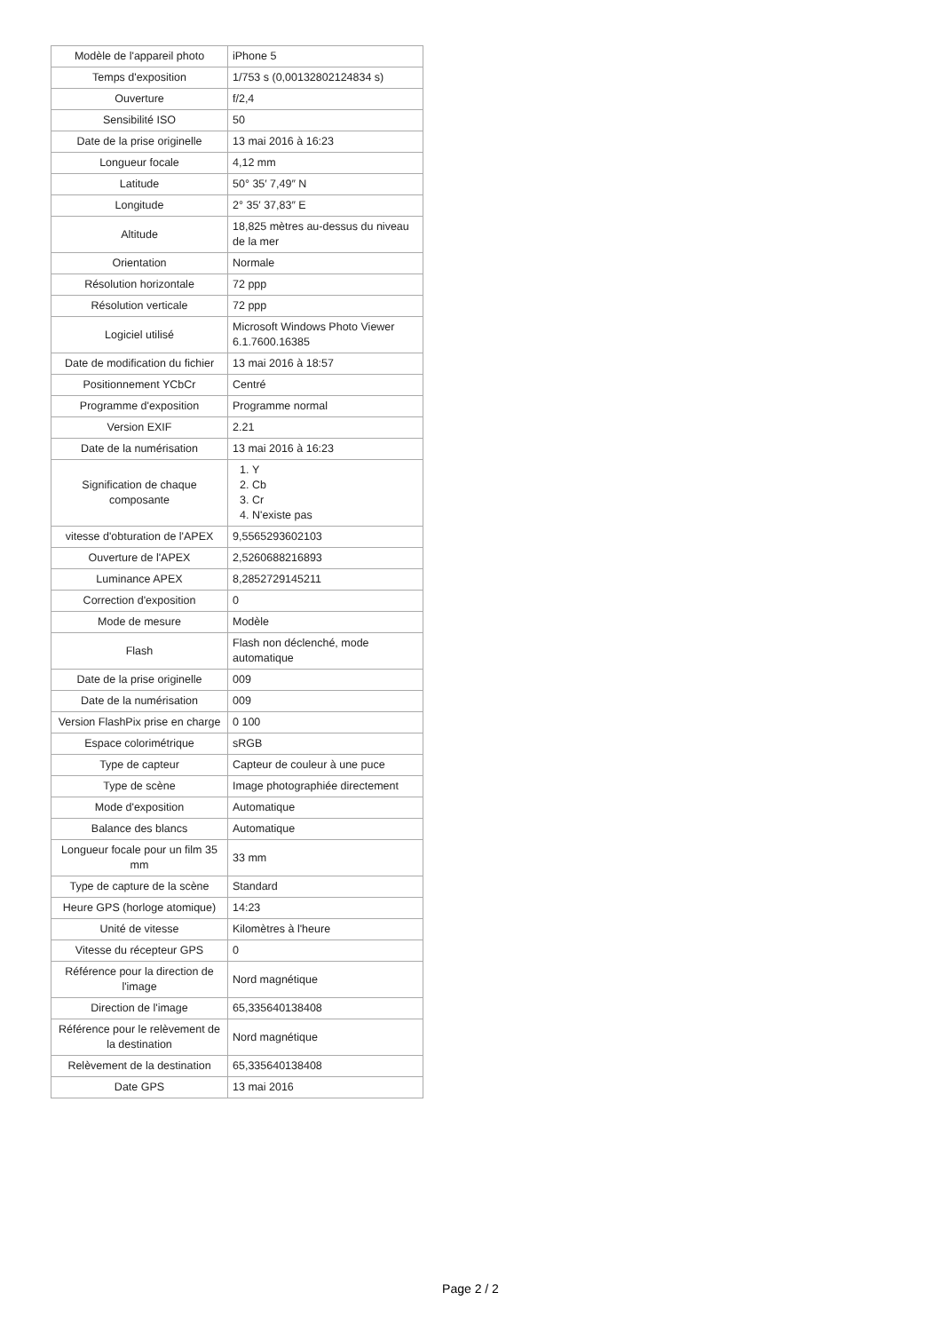| Modèle de l'appareil photo | iPhone 5 |
| Temps d'exposition | 1/753 s (0,00132802124834 s) |
| Ouverture | f/2,4 |
| Sensibilité ISO | 50 |
| Date de la prise originelle | 13 mai 2016 à 16:23 |
| Longueur focale | 4,12 mm |
| Latitude | 50° 35′ 7,49″ N |
| Longitude | 2° 35′ 37,83″ E |
| Altitude | 18,825 mètres au-dessus du niveau de la mer |
| Orientation | Normale |
| Résolution horizontale | 72 ppp |
| Résolution verticale | 72 ppp |
| Logiciel utilisé | Microsoft Windows Photo Viewer 6.1.7600.16385 |
| Date de modification du fichier | 13 mai 2016 à 18:57 |
| Positionnement YCbCr | Centré |
| Programme d'exposition | Programme normal |
| Version EXIF | 2.21 |
| Date de la numérisation | 13 mai 2016 à 16:23 |
| Signification de chaque composante | 1. Y 2. Cb 3. Cr 4. N'existe pas |
| vitesse d'obturation de l'APEX | 9,5565293602103 |
| Ouverture de l'APEX | 2,5260688216893 |
| Luminance APEX | 8,2852729145211 |
| Correction d'exposition | 0 |
| Mode de mesure | Modèle |
| Flash | Flash non déclenché, mode automatique |
| Date de la prise originelle | 009 |
| Date de la numérisation | 009 |
| Version FlashPix prise en charge | 0 100 |
| Espace colorimétrique | sRGB |
| Type de capteur | Capteur de couleur à une puce |
| Type de scène | Image photographiée directement |
| Mode d'exposition | Automatique |
| Balance des blancs | Automatique |
| Longueur focale pour un film 35 mm | 33 mm |
| Type de capture de la scène | Standard |
| Heure GPS (horloge atomique) | 14:23 |
| Unité de vitesse | Kilomètres à l'heure |
| Vitesse du récepteur GPS | 0 |
| Référence pour la direction de l'image | Nord magnétique |
| Direction de l'image | 65,335640138408 |
| Référence pour le relèvement de la destination | Nord magnétique |
| Relèvement de la destination | 65,335640138408 |
| Date GPS | 13 mai 2016 |
Page 2 / 2